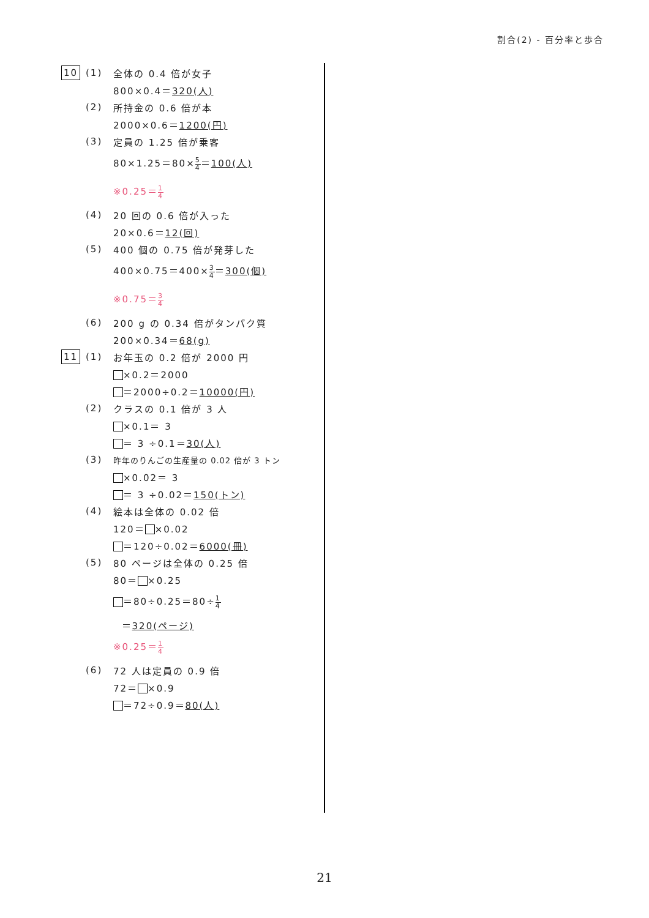割合(2) - 百分率と歩合
10 (1) 全体の 0.4 倍が女子
800×0.4＝320(人)
(2) 所持金の 0.6 倍が本
2000×0.6＝1200(円)
(3) 定員の 1.25 倍が乗客
80×1.25＝80×5 4＝100(人)
※0.25＝1 4
(4) 20 回の 0.6 倍が入った
20×0.6＝12(回)
(5) 400 個の 0.75 倍が発芽した
400×0.75＝400×3 4＝300(個)
※0.75＝3 4
(6) 200 g の 0.34 倍がタンパク質
200×0.34＝68(g)
11 (1) お年玉の 0.2 倍が 2000 円
×0.2＝2000
＝2000÷0.2＝10000(円)
(2) クラスの 0.1 倍が 3 人
×0.1＝ 3
＝ 3 ÷0.1＝30(人)
(3)
昨年のりんごの生産量の 0.02 倍が 3 トン
×0.02＝ 3
＝ 3 ÷0.02＝150(トン)
(4) 絵本は全体の 0.02 倍
120＝ ×0.02
＝120÷0.02＝6000(冊)
(5) 80 ページは全体の 0.25 倍
80＝ ×0.25
＝80÷0.25＝80÷1 4
＝320(ページ)
※0.25＝1 4
(6) 72 人は定員の 0.9 倍
72＝ ×0.9
＝72÷0.9＝80(人)
21